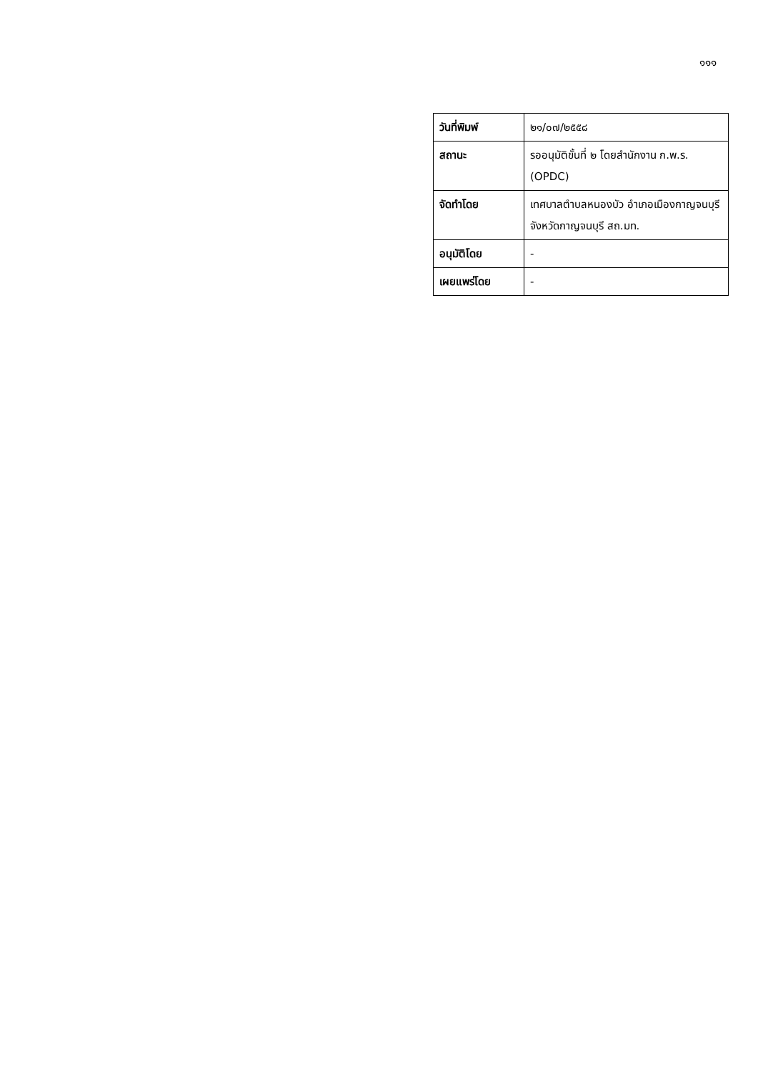๑๑๑
| วันที่พิมพ์ | ๒๑/๐๗/๒๕๕๘ |
| สถานะ | รออนุมัติขั้นที่ ๒ โดยสำนักงาน ก.พ.ร. (OPDC) |
| จัดทำโดย | เทศบาลตำบลหนองบัว อำเภอเมืองกาญจนบุรี จังหวัดกาญจนบุรี สถ.มท. |
| อนุมัติโดย | - |
| เผยแพร่โดย | - |